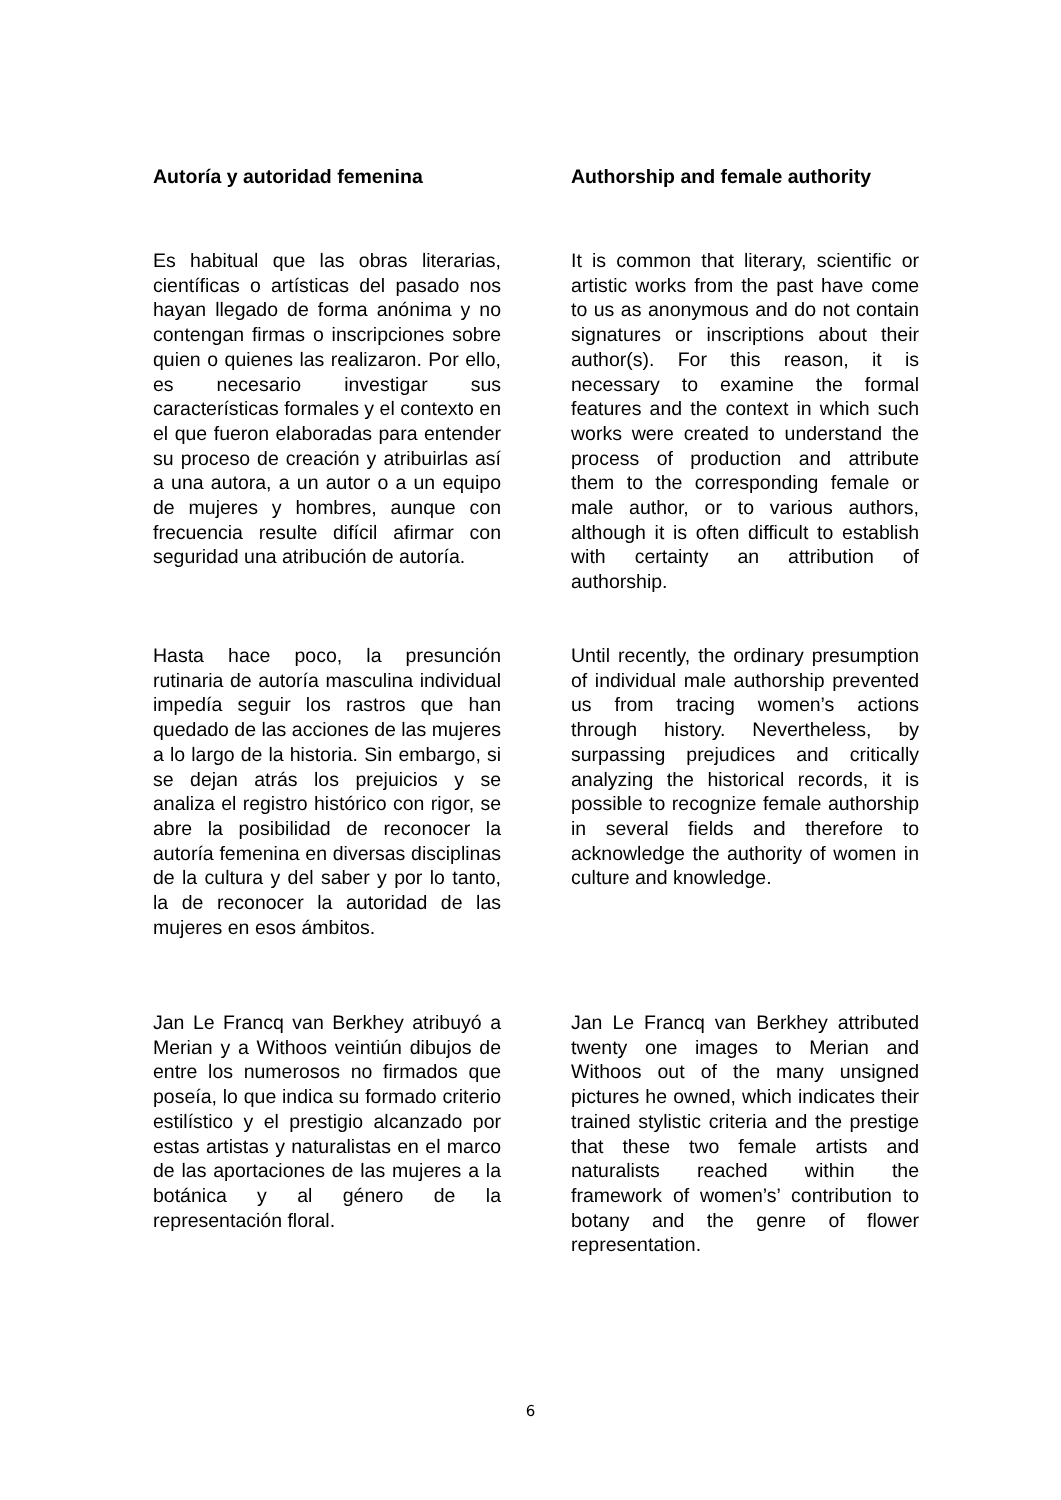Autoría y autoridad femenina
Es habitual que las obras literarias, científicas o artísticas del pasado nos hayan llegado de forma anónima y no contengan firmas o inscripciones sobre quien o quienes las realizaron. Por ello, es necesario investigar sus características formales y el contexto en el que fueron elaboradas para entender su proceso de creación y atribuirlas así a una autora, a un autor o a un equipo de mujeres y hombres, aunque con frecuencia resulte difícil afirmar con seguridad una atribución de autoría.
Hasta hace poco, la presunción rutinaria de autoría masculina individual impedía seguir los rastros que han quedado de las acciones de las mujeres a lo largo de la historia. Sin embargo, si se dejan atrás los prejuicios y se analiza el registro histórico con rigor, se abre la posibilidad de reconocer la autoría femenina en diversas disciplinas de la cultura y del saber y por lo tanto, la de reconocer la autoridad de las mujeres en esos ámbitos.
Jan Le Francq van Berkhey atribuyó a Merian y a Withoos veintiún dibujos de entre los numerosos no firmados que poseía, lo que indica su formado criterio estilístico y el prestigio alcanzado por estas artistas y naturalistas en el marco de las aportaciones de las mujeres a la botánica y al género de la representación floral.
Authorship and female authority
It is common that literary, scientific or artistic works from the past have come to us as anonymous and do not contain signatures or inscriptions about their author(s). For this reason, it is necessary to examine the formal features and the context in which such works were created to understand the process of production and attribute them to the corresponding female or male author, or to various authors, although it is often difficult to establish with certainty an attribution of authorship.
Until recently, the ordinary presumption of individual male authorship prevented us from tracing women’s actions through history. Nevertheless, by surpassing prejudices and critically analyzing the historical records, it is possible to recognize female authorship in several fields and therefore to acknowledge the authority of women in culture and knowledge.
Jan Le Francq van Berkhey attributed twenty one images to Merian and Withoos out of the many unsigned pictures he owned, which indicates their trained stylistic criteria and the prestige that these two female artists and naturalists reached within the framework of women’s’ contribution to botany and the genre of flower representation.
6